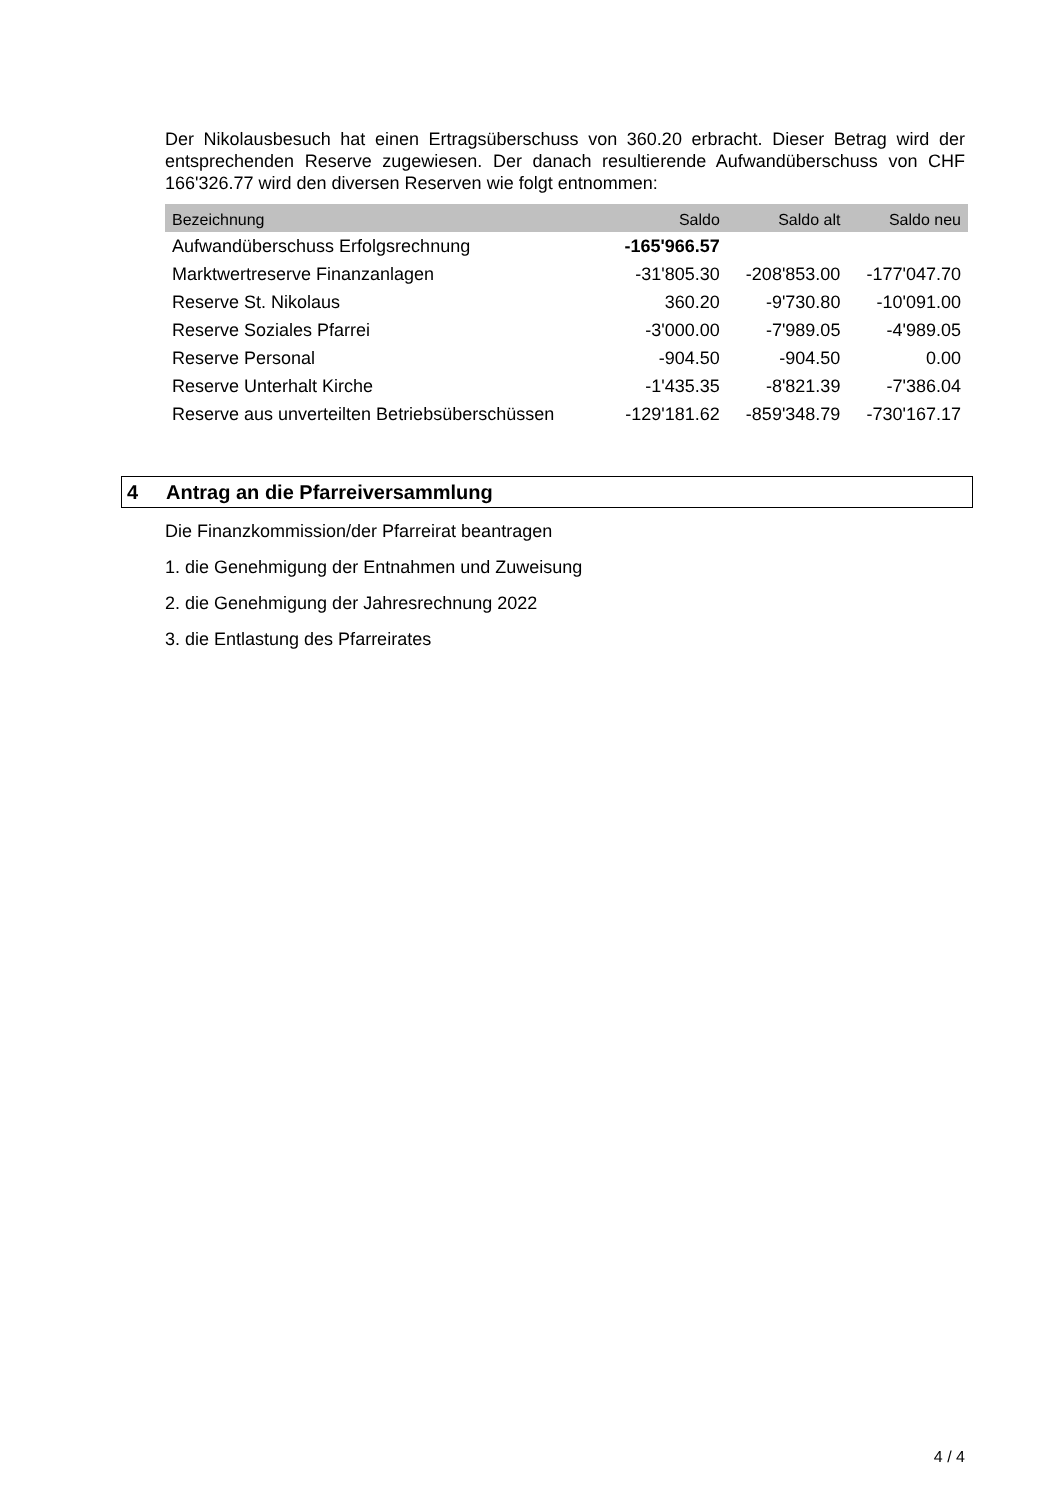Der Nikolausbesuch hat einen Ertragsüberschuss von 360.20 erbracht. Dieser Betrag wird der entsprechenden Reserve zugewiesen. Der danach resultierende Aufwandüberschuss von CHF 166'326.77 wird den diversen Reserven wie folgt entnommen:
| Bezeichnung | Saldo | Saldo alt | Saldo neu |
| --- | --- | --- | --- |
| Aufwandüberschuss Erfolgsrechnung | -165'966.57 | | |
| Marktwertreserve Finanzanlagen | -31'805.30 | -208'853.00 | -177'047.70 |
| Reserve St. Nikolaus | 360.20 | -9'730.80 | -10'091.00 |
| Reserve Soziales Pfarrei | -3'000.00 | -7'989.05 | -4'989.05 |
| Reserve Personal | -904.50 | -904.50 | 0.00 |
| Reserve Unterhalt Kirche | -1'435.35 | -8'821.39 | -7'386.04 |
| Reserve aus unverteilten Betriebsüberschüssen | -129'181.62 | -859'348.79 | -730'167.17 |
4 Antrag an die Pfarreiversammlung
Die Finanzkommission/der Pfarreirat beantragen
1. die Genehmigung der Entnahmen und Zuweisung
2. die Genehmigung der Jahresrechnung 2022
3. die Entlastung des Pfarreirates
4 / 4